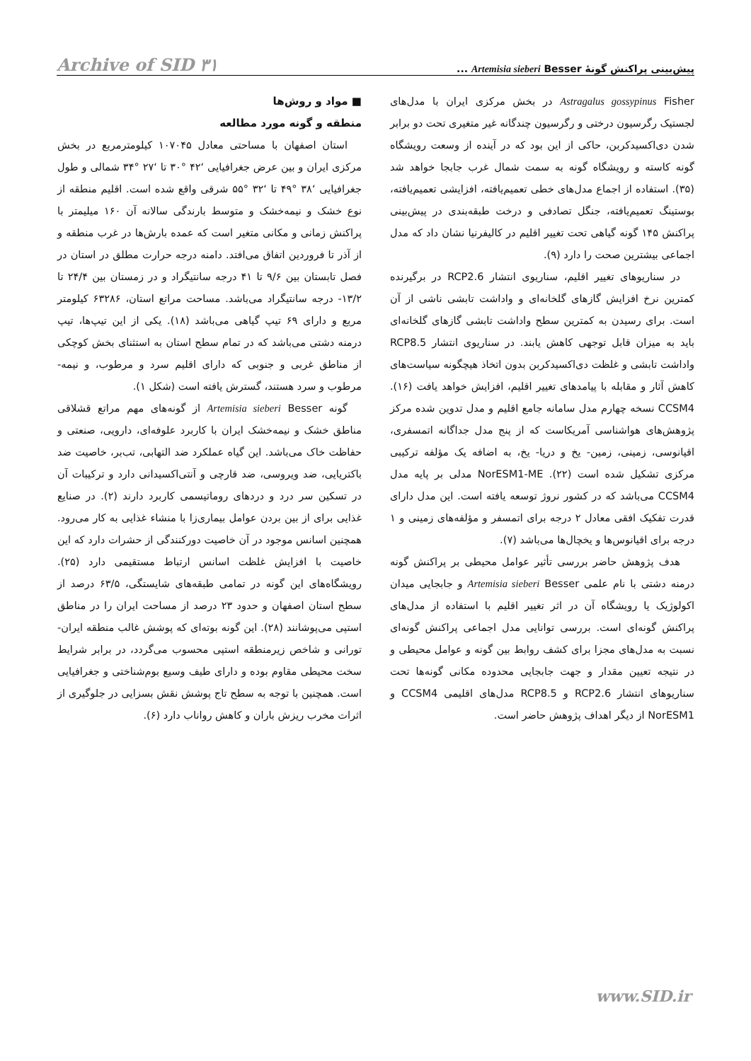پیش‌بینی پراکنش گونهٔ Artemisia sieberi Besser ... Archive of SID ۳۱
Astragalus gossypinus Fisher در بخش مرکزی ایران با مدل‌های لجستیک رگرسیون درختی و رگرسیون چندگانه غیر متغیری تحت دو برابر شدن دی‌اکسیدکربن، حاکی از این بود که در آینده از وسعت رویشگاه گونه کاسته و رویشگاه گونه به سمت شمال غرب جابجا خواهد شد (۳۵). استفاده از اجماع مدل‌های خطی تعمیم‌یافته، افزایشی تعمیم‌یافته، بوستینگ تعمیم‌یافته، جنگل تصادفی و درخت طبقه‌بندی در پیش‌بینی پراکنش ۱۴۵ گونه گیاهی تحت تغییر اقلیم در کالیفرنیا نشان داد که مدل اجماعی بیشترین صحت را دارد (۹).
در سناریوهای تغییر اقلیم، سناریوی انتشار RCP2.6 در برگیرنده کمترین نرخ افزایش گازهای گلخانه‌ای و واداشت تابشی ناشی از آن است. برای رسیدن به کمترین سطح واداشت تابشی گازهای گلخانه‌ای باید به میزان قابل توجهی کاهش یابند. در سناریوی انتشار RCP8.5 واداشت تابشی و غلظت دی‌اکسیدکربن بدون اتخاذ هیچگونه سیاست‌های کاهش آثار و مقابله با پیامدهای تغییر اقلیم، افزایش خواهد یافت (۱۶). CCSM4 نسخه چهارم مدل سامانه جامع اقلیم و مدل تدوین شده مرکز پژوهش‌های هواشناسی آمریکاست که از پنج مدل جداگانه اتمسفری، اقیانوسی، زمینی، زمین- یخ و دریا- یخ، به اضافه یک مؤلفه ترکیبی مرکزی تشکیل شده است (۲۲). NorESM1-ME مدلی بر پایه مدل CCSM4 می‌باشد که در کشور نروژ توسعه یافته است. این مدل دارای قدرت تفکیک افقی معادل ۲ درجه برای اتمسفر و مؤلفه‌های زمینی و ۱ درجه برای اقیانوس‌ها و یخچال‌ها می‌باشد (۷).
هدف پژوهش حاضر بررسی تأثیر عوامل محیطی بر پراکنش گونه درمنه دشتی با نام علمی Artemisia sieberi Besser و جابجایی میدان اکولوژیک یا رویشگاه آن در اثر تغییر اقلیم با استفاده از مدل‌های پراکنش گونه‌ای است. بررسی توانایی مدل اجماعی پراکنش گونه‌ای نسبت به مدل‌های مجزا برای کشف روابط بین گونه و عوامل محیطی و در نتیجه تعیین مقدار و جهت جابجایی محدوده مکانی گونه‌ها تحت سناریوهای انتشار RCP2.6 و RCP8.5 مدل‌های اقلیمی CCSM4 و NorESM1 از دیگر اهداف پژوهش حاضر است.
■ مواد و روش‌ها
منطقه و گونه مورد مطالعه
استان اصفهان با مساحتی معادل ۱۰۷۰۴۵ کیلومترمربع در بخش مرکزی ایران و بین عرض جغرافیایی ‘۴۲ °۳۰ تا ‘۲۷ °۳۴ شمالی و طول جغرافیایی ‘۳۸ °۴۹ تا ‘۳۲ °۵۵ شرقی واقع شده است. اقلیم منطقه از نوع خشک و نیمه‌خشک و متوسط بارندگی سالانه آن ۱۶۰ میلیمتر با پراکنش زمانی و مکانی متغیر است که عمده بارش‌ها در غرب منطقه و از آذر تا فروردین اتفاق می‌افتد. دامنه درجه حرارت مطلق در استان در فصل تابستان بین ۹/۶ تا ۴۱ درجه سانتیگراد و در زمستان بین ۲۴/۴ تا ۱۳/۲- درجه سانتیگراد می‌باشد. مساحت مراتع استان، ۶۳۲۸۶ کیلومتر مربع و دارای ۶۹ تیپ گیاهی می‌باشد (۱۸). یکی از این تیپ‌ها، تیپ درمنه دشتی می‌باشد که در تمام سطح استان به استثنای بخش کوچکی از مناطق غربی و جنوبی که دارای اقلیم سرد و مرطوب، و نیمه- مرطوب و سرد هستند، گسترش یافته است (شکل ۱).
گونه Artemisia sieberi Besser از گونه‌های مهم مراتع قشلاقی مناطق خشک و نیمه‌خشک ایران با کاربرد علوفه‌ای، دارویی، صنعتی و حفاظت خاک می‌باشد. این گیاه عملکرد ضد التهابی، تب‌بر، خاصیت ضد باکتریایی، ضد ویروسی، ضد قارچی و آنتی‌اکسیدانی دارد و ترکیبات آن در تسکین سر درد و دردهای روماتیسمی کاربرد دارند (۲). در صنایع غذایی برای از بین بردن عوامل بیماری‌زا با منشاء غذایی به کار می‌رود. همچنین اسانس موجود در آن خاصیت دورکنندگی از حشرات دارد که این خاصیت با افزایش غلظت اسانس ارتباط مستقیمی دارد (۲۵). رویشگاه‌های این گونه در تمامی طبقه‌های شایستگی، ۶۳/۵ درصد از سطح استان اصفهان و حدود ۲۳ درصد از مساحت ایران را در مناطق استپی می‌پوشانند (۲۸). این گونه بوته‌ای که پوشش غالب منطقه ایران- تورانی و شاخص زیرمنطقه استپی محسوب می‌گردد، در برابر شرایط سخت محیطی مقاوم بوده و دارای طیف وسیع بوم‌شناختی و جغرافیایی است. همچنین با توجه به سطح تاج پوشش نقش بسزایی در جلوگیری از اثرات مخرب ریزش باران و کاهش رواناب دارد (۶).
www.SID.ir